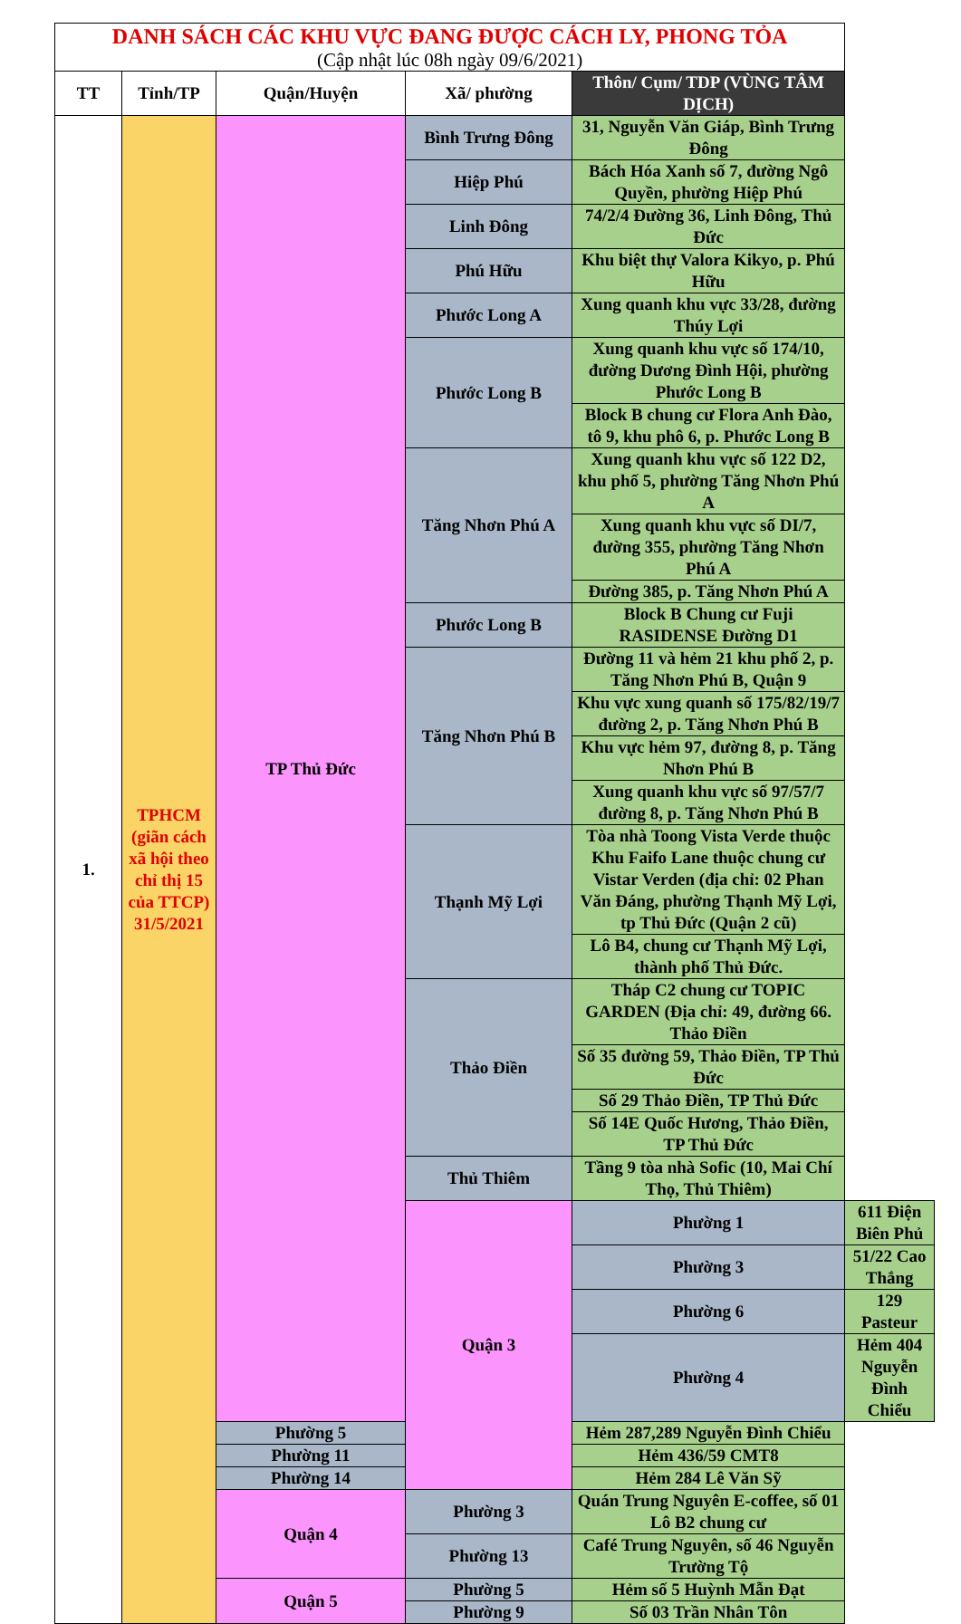| DANH SÁCH CÁC KHU VỰC ĐANG ĐƯỢC CÁCH LY, PHONG TỎA (Cập nhật lúc 08h ngày 09/6/2021) | | | | | |
| TT | Tỉnh/TP | Quận/Huyện | Xã/ phường | Thôn/ Cụm/ TDP (VÙNG TÂM DỊCH) | |
| 1. | TPHCM (giãn cách xã hội theo chỉ thị 15 của TTCP) 31/5/2021 | TP Thủ Đức | Bình Trưng Đông | 31, Nguyễn Văn Giáp, Bình Trưng Đông | |
| | | | Hiệp Phú | Bách Hóa Xanh số 7, đường Ngô Quyền, phường Hiệp Phú | |
| | | | Linh Đông | 74/2/4 Đường 36, Linh Đông, Thủ Đức | |
| | | | Phú Hữu | Khu biệt thự Valora Kikyo, p. Phú Hữu | |
| | | | Phước Long A | Xung quanh khu vực 33/28, đường Thúy Lợi | |
| | | | Phước Long B | Xung quanh khu vực số 174/10, đường Dương Đình Hội, phường Phước Long B | |
| | | | | Block B chung cư Flora Anh Đào, tô 9, khu phô 6, p. Phước Long B | |
| | | | Tăng Nhơn Phú A | Xung quanh khu vực số 122 D2, khu phố 5, phường Tăng Nhơn Phú A | |
| | | | | Xung quanh khu vực số DI/7, đường 355, phường Tăng Nhơn Phú A | |
| | | | | Đường 385, p. Tăng Nhơn Phú A | |
| | | | Phước Long B | Block B Chung cư Fuji RASIDENSE Đường D1 | |
| | | | Tăng Nhơn Phú B | Đường 11 và hẻm 21 khu phố 2, p. Tăng Nhơn Phú B, Quận 9 | |
| | | | | Khu vực xung quanh số 175/82/19/7 đường 2, p. Tăng Nhơn Phú B | |
| | | | | Khu vực hẻm 97, đường 8, p. Tăng Nhơn Phú B | |
| | | | | Xung quanh khu vực số 97/57/7 đường 8, p. Tăng Nhơn Phú B | |
| | | | Thạnh Mỹ Lợi | Tòa nhà Toong Vista Verde thuộc Khu Faifo Lane thuộc chung cư Vistar Verden (địa chỉ: 02 Phan Văn Đáng, phường Thạnh Mỹ Lợi, tp Thủ Đức (Quận 2 cũ) | |
| | | | | Lô B4, chung cư Thạnh Mỹ Lợi, thành phố Thủ Đức. | |
| | | | Thảo Điền | Tháp C2 chung cư TOPIC GARDEN (Địa chỉ: 49, đường 66. Thảo Điền | |
| | | | | Số 35 đường 59, Thảo Điền, TP Thủ Đức | |
| | | | | Số 29 Thảo Điền, TP Thủ Đức | |
| | | | | Số 14E Quốc Hương, Thảo Điền, TP Thủ Đức | |
| | | | Thủ Thiêm | Tầng 9 tòa nhà Sofic (10, Mai Chí Thọ, Thủ Thiêm) | |
| | | | Quận 3 | Phường 1 | 611 Điện Biên Phủ |
| | | | | Phường 3 | 51/22 Cao Thắng |
| | | | | Phường 6 | 129 Pasteur |
| | | | | Phường 4 | Hẻm 404 Nguyễn Đình Chiểu |
| | | Phường 5 | | Hẻm 287,289 Nguyễn Đình Chiểu | |
| | | Phường 11 | | Hẻm 436/59 CMT8 | |
| | | Phường 14 | | Hẻm 284 Lê Văn Sỹ | |
| | | Quận 4 | Phường 3 | Quán Trung Nguyên E-coffee, số 01 Lô B2 chung cư | |
| | | | Phường 13 | Café Trung Nguyên, số 46 Nguyễn Trường Tộ | |
| | | Quận 5 | Phường 5 | Hẻm số 5 Huỳnh Mẫn Đạt | |
| | | | Phường 9 | Số 03 Trần Nhân Tôn | |